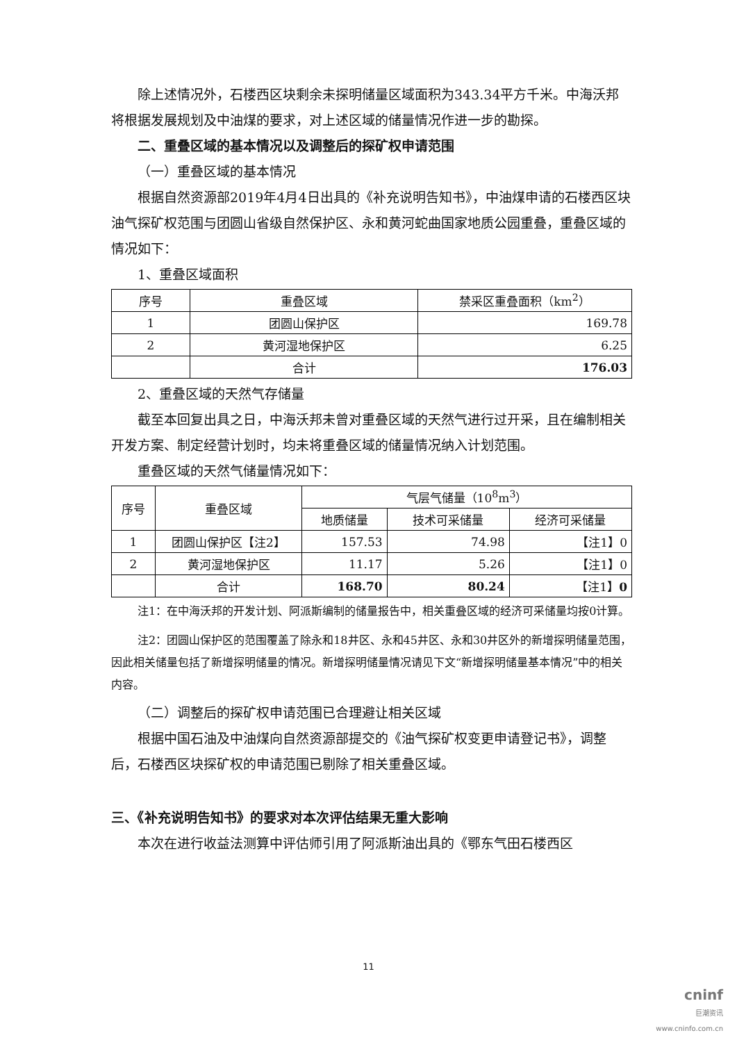除上述情况外，石楼西区块剩余未探明储量区域面积为343.34平方千米。中海沃邦将根据发展规划及中油煤的要求，对上述区域的储量情况作进一步的勘探。
二、重叠区域的基本情况以及调整后的探矿权申请范围
（一）重叠区域的基本情况
根据自然资源部2019年4月4日出具的《补充说明告知书》，中油煤申请的石楼西区块油气探矿权范围与团圆山省级自然保护区、永和黄河蛇曲国家地质公园重叠，重叠区域的情况如下：
1、重叠区域面积
| 序号 | 重叠区域 | 禁采区重叠面积（km<sup>2</sup>） |
| --- | --- | --- |
| 1 | 团圆山保护区 | 169.78 |
| 2 | 黄河湿地保护区 | 6.25 |
| | 合计 | 176.03 |
2、重叠区域的天然气存储量
截至本回复出具之日，中海沃邦未曾对重叠区域的天然气进行过开采，且在编制相关开发方案、制定经营计划时，均未将重叠区域的储量情况纳入计划范围。
重叠区域的天然气储量情况如下：
| 序号 | 重叠区域 | 气层气储量（10<sup>8</sup>m<sup>3</sup>） | | |
| --- | --- | --- | --- | --- |
| | | 地质储量 | 技术可采储量 | 经济可采储量 |
| 1 | 团圆山保护区【注2】 | 157.53 | 74.98 | 【注1】0 |
| 2 | 黄河湿地保护区 | 11.17 | 5.26 | 【注1】0 |
| | 合计 | 168.70 | 80.24 | 【注1】 0 |
注1：在中海沃邦的开发计划、阿派斯编制的储量报告中，相关重叠区域的经济可采储量均按0计算。
注2：团圆山保护区的范围覆盖了除永和18井区、永和45井区、永和30井区外的新增探明储量范围，因此相关储量包括了新增探明储量的情况。新增探明储量情况请见下文“新增探明储量基本情况”中的相关内容。
（二）调整后的探矿权申请范围已合理避让相关区域
根据中国石油及中油煤向自然资源部提交的《油气探矿权变更申请登记书》，调整后，石楼西区块探矿权的申请范围已剔除了相关重叠区域。
三、《补充说明告知书》的要求对本次评估结果无重大影响
本次在进行收益法测算中评估师引用了阿派斯油出具的《鄂东气田石楼西区
11
cninf
巨潮资讯
www.cninfo.com.cn